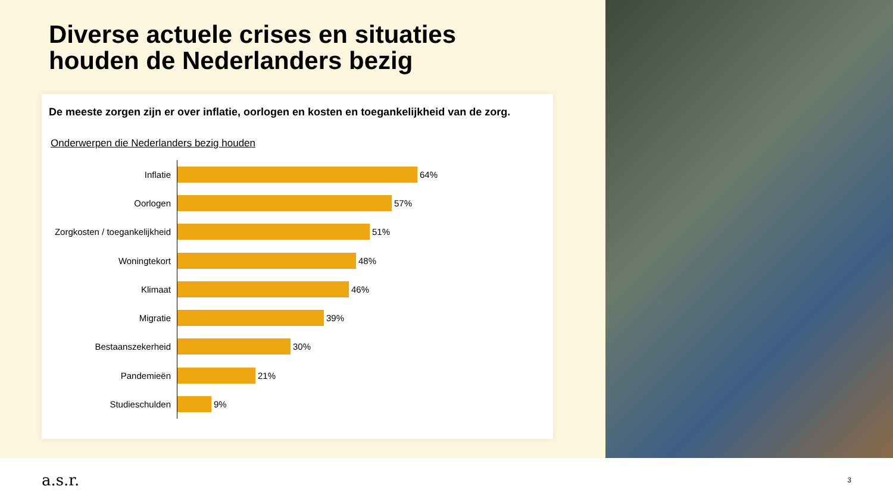Diverse actuele crises en situaties
houden de Nederlanders bezig
De meeste zorgen zijn er over inflatie, oorlogen en kosten en toegankelijkheid van de zorg.
Onderwerpen die Nederlanders bezig houden
Inflatie
64%
Oorlogen
57%
Zorgkosten / toegankelijkheid
51%
Woningtekort
48%
Klimaat
46%
Migratie
39%
Bestaanszekerheid
30%
Pandemieën
21%
Studieschulden
9%
a.s.r. 3